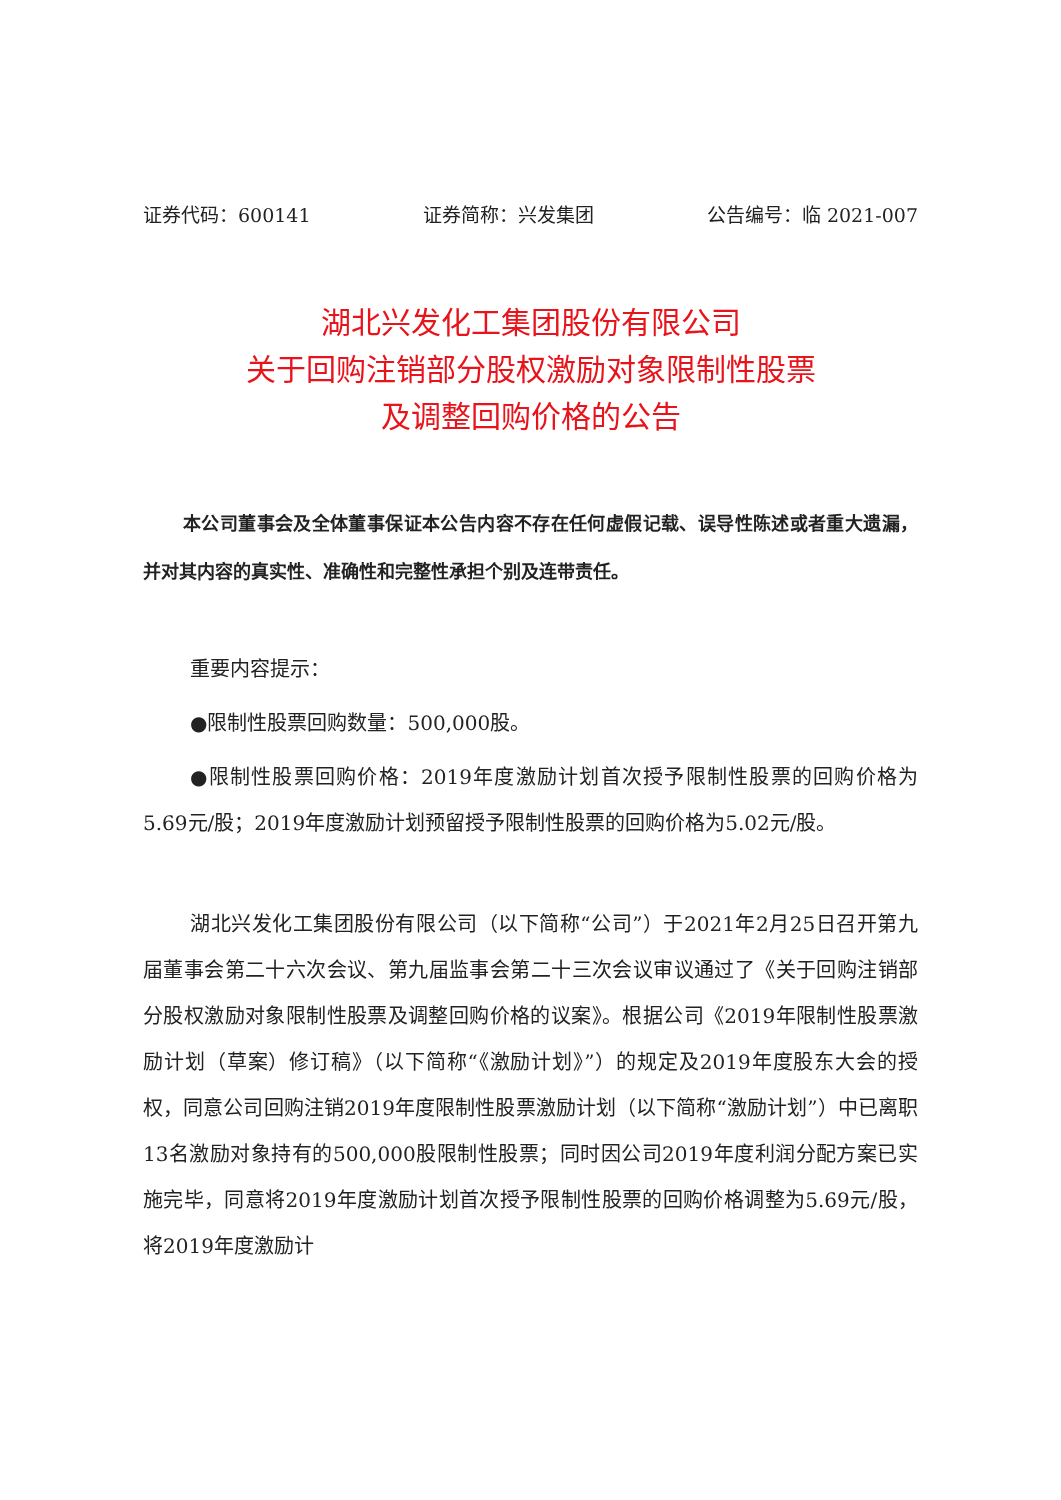证券代码：600141 证券简称：兴发集团 公告编号：临 2021-007
湖北兴发化工集团股份有限公司
关于回购注销部分股权激励对象限制性股票
及调整回购价格的公告
本公司董事会及全体董事保证本公告内容不存在任何虚假记载、误导性陈述或者重大遗漏，并对其内容的真实性、准确性和完整性承担个别及连带责任。
重要内容提示：
●限制性股票回购数量：500,000股。
●限制性股票回购价格：2019年度激励计划首次授予限制性股票的回购价格为5.69元/股；2019年度激励计划预留授予限制性股票的回购价格为5.02元/股。
湖北兴发化工集团股份有限公司（以下简称“公司”）于2021年2月25日召开第九届董事会第二十六次会议、第九届监事会第二十三次会议审议通过了《关于回购注销部分股权激励对象限制性股票及调整回购价格的议案》。根据公司《2019年限制性股票激励计划（草案）修订稿》（以下简称“《激励计划》”）的规定及2019年度股东大会的授权，同意公司回购注销2019年度限制性股票激励计划（以下简称“激励计划”）中已离职13名激励对象持有的500,000股限制性股票；同时因公司2019年度利润分配方案已实施完毕，同意将2019年度激励计划首次授予限制性股票的回购价格调整为5.69元/股，将2019年度激励计